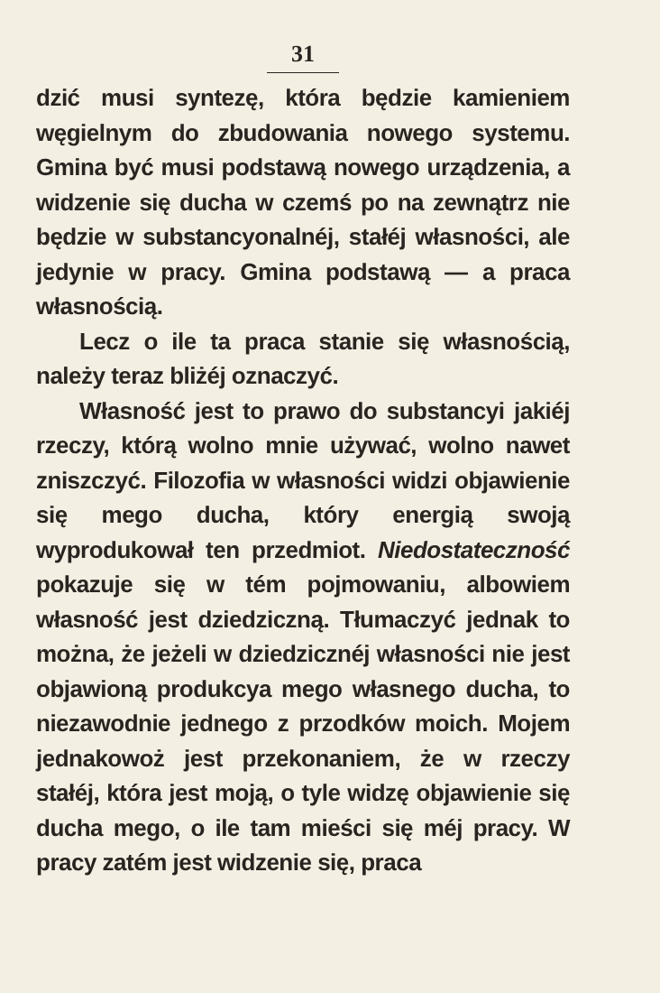31
dzić musi syntezę, która będzie kamieniem węgielnym do zbudowania nowego systemu. Gmina być musi podstawą nowego urządzenia, a widzenie się ducha w czemś po na zewnątrz nie będzie w substancyonalnéj, stałéj własności, ale jedynie w pracy. Gmina podstawą — a praca własnością.
Lecz o ile ta praca stanie się własnością, należy teraz bliżéj oznaczyć.
Własność jest to prawo do substancyi jakiéj rzeczy, którą wolno mnie używać, wolno nawet zniszczyć. Filozofia w własności widzi objawienie się mego ducha, który energią swoją wyprodukował ten przedmiot. Niedostateczność pokazuje się w tém pojmowaniu, albowiem własność jest dziedziczną. Tłumaczyć jednak to można, że jeżeli w dziedzicznéj własności nie jest objawioną produkcya mego własnego ducha, to niezawodnie jednego z przodków moich. Mojem jednakowoż jest przekonaniem, że w rzeczy stałéj, która jest moją, o tyle widzę objawienie się ducha mego, o ile tam mieści się méj pracy. W pracy zatém jest widzenie się, praca